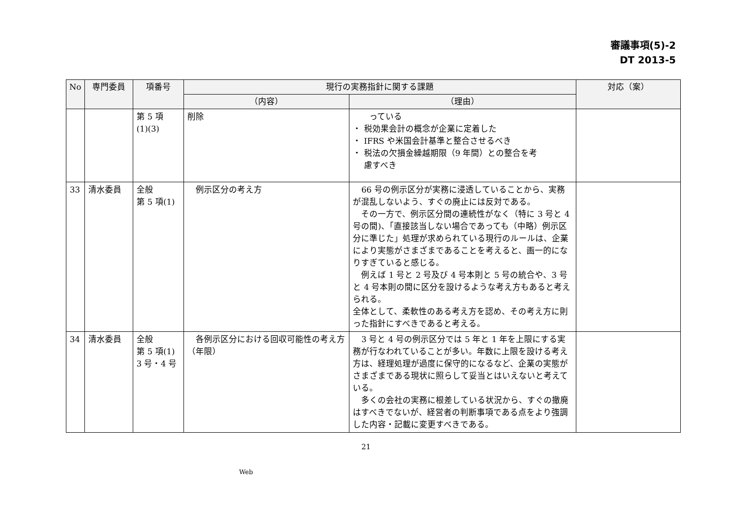審議事項(5)-2
DT 2013-5
| No | 専門委員 | 項番号 | 現行の実務指針に関する課題 | | 対応（案） |
| --- | --- | --- | --- | --- | --- |
| | | | （内容） | （理由） | |
| | | 第 5 項 (1)(3) | 削除 | っている ・ 税効果会計の概念が企業に定着した ・ IFRS や米国会計基準と整合させるべき ・ 税法の欠損金繰越期限（9 年間）との整合を考 慮すべき | |
| 33 | 清水委員 | 全般 第 5 項(1) | 例示区分の考え方 | 66 号の例示区分が実務に浸透していることから、実務が混乱しないよう、すぐの廃止には反対である。 その一方で、例示区分間の連続性がなく（特に 3 号と 4 号の間)、「直接該当しない場合であっても（中略）例示区分に準じた」処理が求められている現行のルールは、企業により実態がさまざまであることを考えると、画一的になりすぎていると感じる。 例えば 1 号と 2 号及び 4 号本則と 5 号の統合や、3 号と 4 号本則の間に区分を設けるような考え方もあると考えられる。 全体として、柔軟性のある考え方を認め、その考え方に則った指針にすべきであると考える。 | |
| 34 | 清水委員 | 全般 第 5 項(1) 3 号・4 号 | 各例示区分における回収可能性の考え方（年限） | 3 号と 4 号の例示区分では 5 年と 1 年を上限にする実務が行なわれていることが多い。年数に上限を設ける考え方は、経理処理が過度に保守的になるなど、企業の実態がさまざまである現状に照らして妥当とはいえないと考えている。 多くの会社の実務に根差している状況から、すぐの撤廃はすべきでないが、経営者の判断事項である点をより強調した内容・記載に変更すべきである。 | |
21
Web